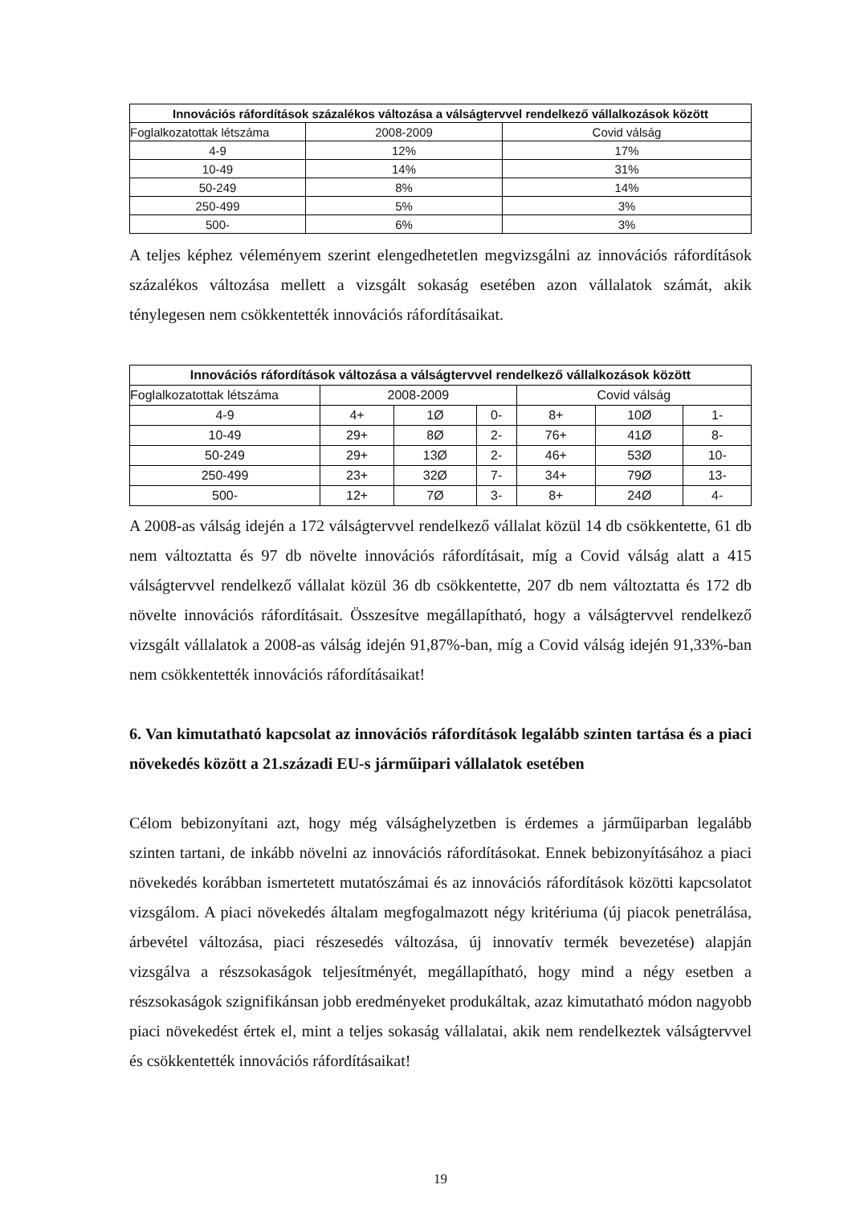| Innovációs ráfordítások százalékos változása a válságtervvel rendelkező vállalkozások között | | |
| --- | --- | --- |
| Foglalkozatottak létszáma | 2008-2009 | Covid válság |
| 4-9 | 12% | 17% |
| 10-49 | 14% | 31% |
| 50-249 | 8% | 14% |
| 250-499 | 5% | 3% |
| 500- | 6% | 3% |
A teljes képhez véleményem szerint elengedhetetlen megvizsgálni az innovációs ráfordítások százalékos változása mellett a vizsgált sokaság esetében azon vállalatok számát, akik ténylegesen nem csökkentették innovációs ráfordításaikat.
| Innovációs ráfordítások változása a válságtervvel rendelkező vállalkozások között | | | | | | |
| --- | --- | --- | --- | --- | --- | --- |
| Foglalkozatottak létszáma | 2008-2009 | | | Covid válság | | |
| 4-9 | 4+ | 1Ø | 0- | 8+ | 10Ø | 1- |
| 10-49 | 29+ | 8Ø | 2- | 76+ | 41Ø | 8- |
| 50-249 | 29+ | 13Ø | 2- | 46+ | 53Ø | 10- |
| 250-499 | 23+ | 32Ø | 7- | 34+ | 79Ø | 13- |
| 500- | 12+ | 7Ø | 3- | 8+ | 24Ø | 4- |
A 2008-as válság idején a 172 válságtervvel rendelkező vállalat közül 14 db csökkentette, 61 db nem változtatta és 97 db növelte innovációs ráfordításait, míg a Covid válság alatt a 415 válságtervvel rendelkező vállalat közül 36 db csökkentette, 207 db nem változtatta és 172 db növelte innovációs ráfordításait. Összesítve megállapítható, hogy a válságtervvel rendelkező vizsgált vállalatok a 2008-as válság idején 91,87%-ban, míg a Covid válság idején 91,33%-ban nem csökkentették innovációs ráfordításaikat!
6. Van kimutatható kapcsolat az innovációs ráfordítások legalább szinten tartása és a piaci növekedés között a 21.századi EU-s járműipari vállalatok esetében
Célom bebizonyítani azt, hogy még válsághelyzetben is érdemes a járműiparban legalább szinten tartani, de inkább növelni az innovációs ráfordításokat. Ennek bebizonyításához a piaci növekedés korábban ismertetett mutatószámai és az innovációs ráfordítások közötti kapcsolatot vizsgálom. A piaci növekedés általam megfogalmazott négy kritériuma (új piacok penetrálása, árbevétel változása, piaci részesedés változása, új innovatív termék bevezetése) alapján vizsgálva a részsokaságok teljesítményét, megállapítható, hogy mind a négy esetben a részsokaságok szignifikánsan jobb eredményeket produkáltak, azaz kimutatható módon nagyobb piaci növekedést értek el, mint a teljes sokaság vállalatai, akik nem rendelkeztek válságtervvel és csökkentették innovációs ráfordításaikat!
19